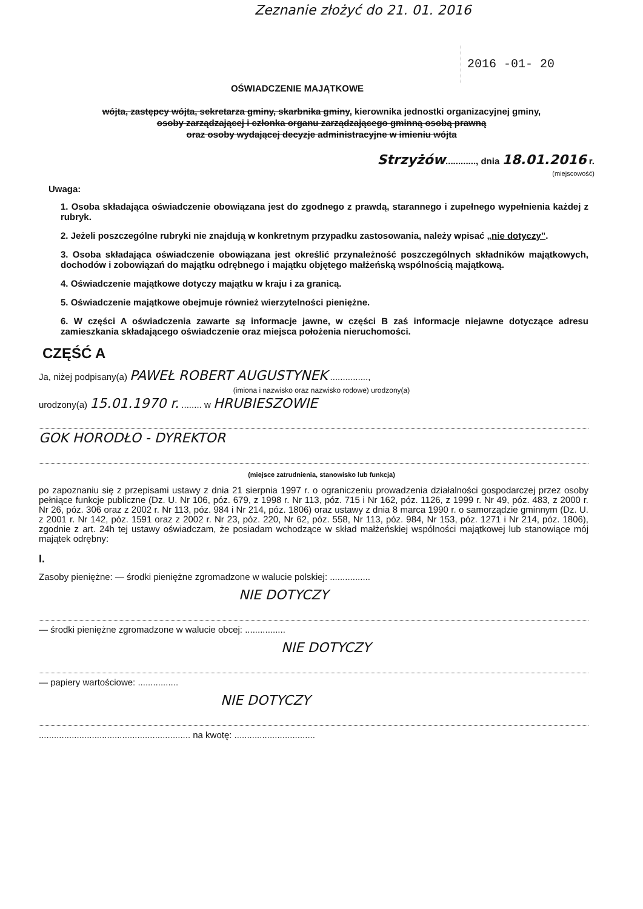Zeznanie złożyć do 21. 01. 2016
2016 -01- 20
OŚWIADCZENIE MAJĄTKOWE
wójta, zastępcy wójta, sekretarza gminy, skarbnika gminy, kierownika jednostki organizacyjnej gminy,
osoby zarządzającej i członka organu zarządzającego gminną osobą prawną
oraz osoby wydającej decyzje administracyjne w imieniu wójta
Strzyżów............, dnia 18.01.2016 r.
(miejscowość)
Uwaga:
1. Osoba składająca oświadczenie obowiązana jest do zgodnego z prawdą, starannego i zupełnego wypełnienia każdej z rubryk.
2. Jeżeli poszczególne rubryki nie znajdują w konkretnym przypadku zastosowania, należy wpisać „nie dotyczy”.
3. Osoba składająca oświadczenie obowiązana jest określić przynależność poszczególnych składników majątkowych, dochodów i zobowiązań do majątku odrębnego i majątku objętego małżeńską wspólnością majątkową.
4. Oświadczenie majątkowe dotyczy majątku w kraju i za granicą.
5. Oświadczenie majątkowe obejmuje również wierzytelności pieniężne.
6. W części A oświadczenia zawarte są informacje jawne, w części B zaś informacje niejawne dotyczące adresu zamieszkania składającego oświadczenie oraz miejsca położenia nieruchomości.
CZĘŚĆ A
Ja, niżej podpisany(a) PAWEŁ ROBERT AUGUSTYNEK ...............,
(imiona i nazwisko oraz nazwisko rodowe) urodzony(a)
urodzony(a) 15.01.1970 r. ........ w HRUBIESZOWIE
GOK HORODŁO - DYREKTOR
(miejsce zatrudnienia, stanowisko lub funkcja)
po zapoznaniu się z przepisami ustawy z dnia 21 sierpnia 1997 r. o ograniczeniu prowadzenia działalności gospodarczej przez osoby pełniące funkcje publiczne (Dz. U. Nr 106, póz. 679, z 1998 r. Nr 113, póz. 715 i Nr 162, póz. 1126, z 1999 r. Nr 49, póz. 483, z 2000 r. Nr 26, póz. 306 oraz z 2002 r. Nr 113, póz. 984 i Nr 214, póz. 1806) oraz ustawy z dnia 8 marca 1990 r. o samorządzie gminnym (Dz. U. z 2001 r. Nr 142, póz. 1591 oraz z 2002 r. Nr 23, póz. 220, Nr 62, póz. 558, Nr 113, póz. 984, Nr 153, póz. 1271 i Nr 214, póz. 1806), zgodnie z art. 24h tej ustawy oświadczam, że posiadam wchodzące w skład małżeńskiej wspólności majątkowej lub stanowiące mój majątek odrębny:
I.
Zasoby pieniężne: — środki pieniężne zgromadzone w walucie polskiej: ................
NIE DOTYCZY
— środki pieniężne zgromadzone w walucie obcej: ................
NIE DOTYCZY
— papiery wartościowe: ................
NIE DOTYCZY
............................................................ na kwotę: ................................